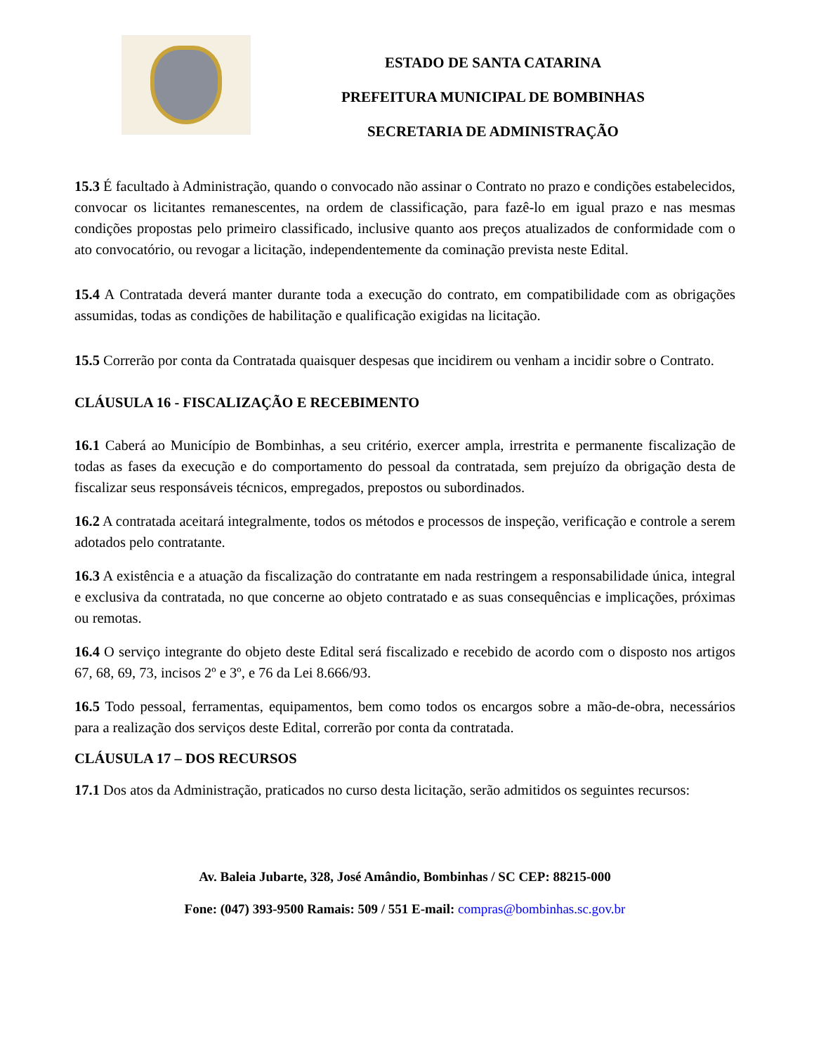ESTADO DE SANTA CATARINA
PREFEITURA MUNICIPAL DE BOMBINHAS
SECRETARIA DE ADMINISTRAÇÃO
15.3 É facultado à Administração, quando o convocado não assinar o Contrato no prazo e condições estabelecidos, convocar os licitantes remanescentes, na ordem de classificação, para fazê-lo em igual prazo e nas mesmas condições propostas pelo primeiro classificado, inclusive quanto aos preços atualizados de conformidade com o ato convocatório, ou revogar a licitação, independentemente da cominação prevista neste Edital.
15.4 A Contratada deverá manter durante toda a execução do contrato, em compatibilidade com as obrigações assumidas, todas as condições de habilitação e qualificação exigidas na licitação.
15.5 Correrão por conta da Contratada quaisquer despesas que incidirem ou venham a incidir sobre o Contrato.
CLÁUSULA 16 - FISCALIZAÇÃO E RECEBIMENTO
16.1 Caberá ao Município de Bombinhas, a seu critério, exercer ampla, irrestrita e permanente fiscalização de todas as fases da execução e do comportamento do pessoal da contratada, sem prejuízo da obrigação desta de fiscalizar seus responsáveis técnicos, empregados, prepostos ou subordinados.
16.2 A contratada aceitará integralmente, todos os métodos e processos de inspeção, verificação e controle a serem adotados pelo contratante.
16.3 A existência e a atuação da fiscalização do contratante em nada restringem a responsabilidade única, integral e exclusiva da contratada, no que concerne ao objeto contratado e as suas consequências e implicações, próximas ou remotas.
16.4 O serviço integrante do objeto deste Edital será fiscalizado e recebido de acordo com o disposto nos artigos 67, 68, 69, 73, incisos 2º e 3º, e 76 da Lei 8.666/93.
16.5 Todo pessoal, ferramentas, equipamentos, bem como todos os encargos sobre a mão-de-obra, necessários para a realização dos serviços deste Edital, correrão por conta da contratada.
CLÁUSULA 17 – DOS RECURSOS
17.1 Dos atos da Administração, praticados no curso desta licitação, serão admitidos os seguintes recursos:
Av. Baleia Jubarte, 328, José Amândio, Bombinhas / SC CEP: 88215-000
Fone: (047) 393-9500 Ramais: 509 / 551 E-mail: compras@bombinhas.sc.gov.br